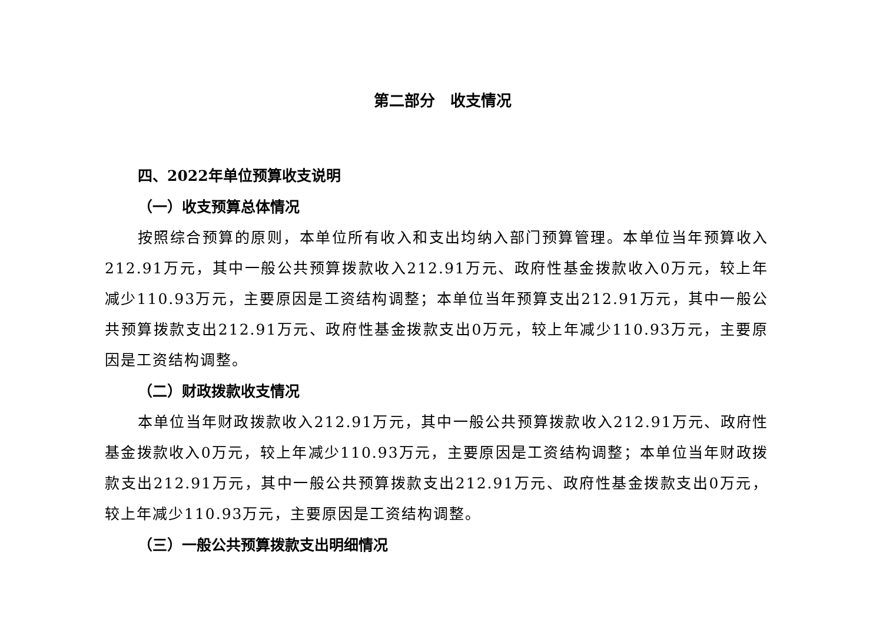第二部分　收支情况
四、2022年单位预算收支说明
（一）收支预算总体情况
按照综合预算的原则，本单位所有收入和支出均纳入部门预算管理。本单位当年预算收入212.91万元，其中一般公共预算拨款收入212.91万元、政府性基金拨款收入0万元，较上年减少110.93万元，主要原因是工资结构调整；本单位当年预算支出212.91万元，其中一般公共预算拨款支出212.91万元、政府性基金拨款支出0万元，较上年减少110.93万元，主要原因是工资结构调整。
（二）财政拨款收支情况
本单位当年财政拨款收入212.91万元，其中一般公共预算拨款收入212.91万元、政府性基金拨款收入0万元，较上年减少110.93万元，主要原因是工资结构调整；本单位当年财政拨款支出212.91万元，其中一般公共预算拨款支出212.91万元、政府性基金拨款支出0万元，较上年减少110.93万元，主要原因是工资结构调整。
（三）一般公共预算拨款支出明细情况